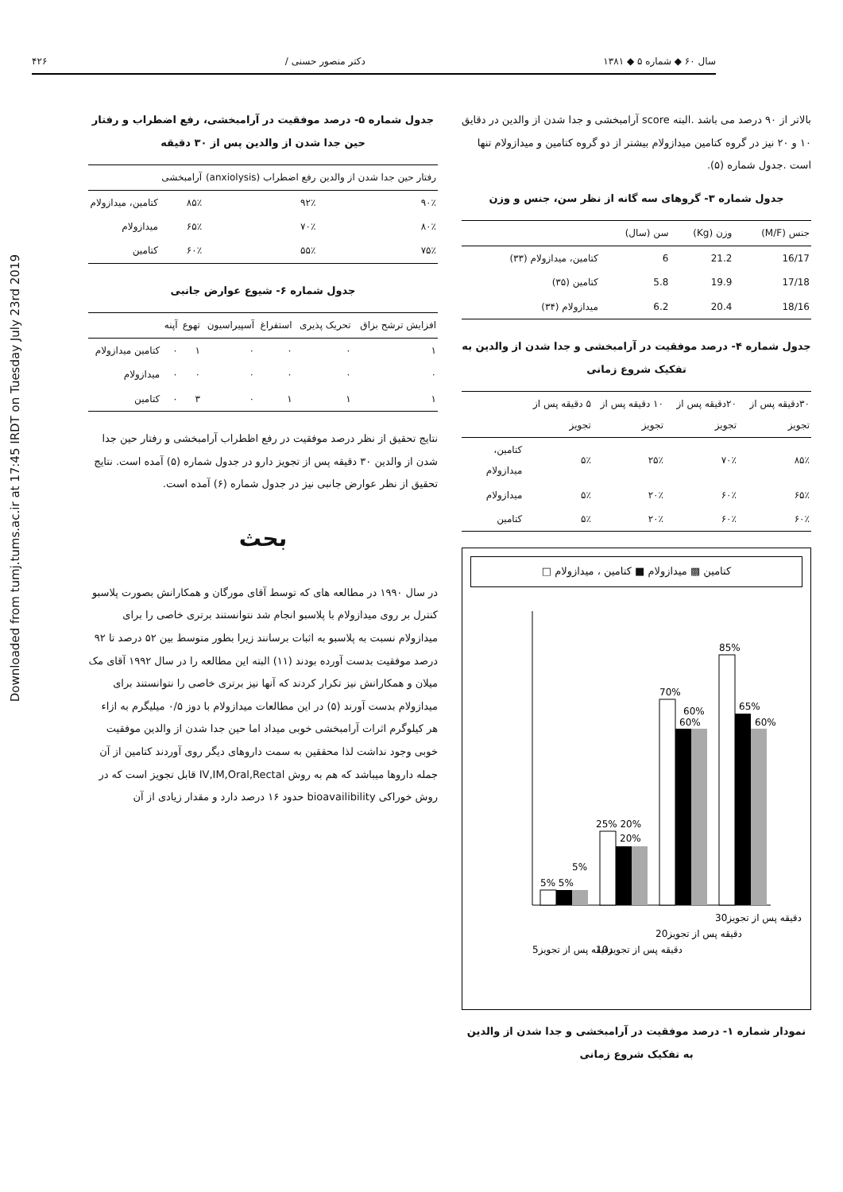سال ۶۰ ◆ شماره ۵ ◆ ۱۳۸۱ دکتر منصور حسنی / ۴۲۶
بالاتر از ۹۰ درصد می باشد .البته score آرامبخشی و جدا شدن از والدین در دقایق ۱۰ و ۲۰ نیز در گروه کتامین میدازولام بیشتر از دو گروه کتامین و میدازولام تنها است .جدول شماره (۵).
جدول شماره ۳- گروهای سه گانه از نظر سن، جنس و وزن
| جنس (M/F) | وزن (Kg) | سن (سال) | |
| --- | --- | --- | --- |
| 16/17 | 21.2 | 6 | کتامین، میدازولام (۳۳) |
| 17/18 | 19.9 | 5.8 | کتامین (۳۵) |
| 18/16 | 20.4 | 6.2 | میدازولام (۳۴) |
جدول شماره ۴- درصد موفقیت در آرامبخشی و جدا شدن از والدین به تفکیک شروع زمانی
| ۳۰دقیقه پس از تجویز | ۲۰دقیقه پس از تجویز | ۱۰ دقیقه پس از تجویز | ۵ دقیقه پس از تجویز | |
| --- | --- | --- | --- | --- |
| ۸۵٪ | ۷۰٪ | ۲۵٪ | ۵٪ | کتامین، میدازولام |
| ۶۵٪ | ۶۰٪ | ۲۰٪ | ۵٪ | میدازولام |
| ۶۰٪ | ۶۰٪ | ۲۰٪ | ۵٪ | کتامین |
کتامین ▩ میدازولام ■ کتامین ، میدازولام □
5% 5%
5%
25% 20%
20%
70%
60%
60%
85%
65%
60%
5دقیقه پس از تجویز
10دقیقه پس از تجویز
20دقیقه پس از تجویز
30دقیقه پس از تجویز
نمودار شماره ۱- درصد موفقیت در آرامبخشی و جدا شدن از والدین به تفکیک شروع زمانی
جدول شماره ۵- درصد موفقیت در آرامبخشی، رفع اضطراب و رفتار حین جدا شدن از والدین پس از ۳۰ دقیقه
| رفتار حین جدا شدن از والدین | رفع اضطراب (anxiolysis) | آرامبخشی | |
| --- | --- | --- | --- |
| ۹۰٪ | ۹۲٪ | ۸۵٪ | کتامین، میدازولام |
| ۸۰٪ | ۷۰٪ | ۶۵٪ | میدازولام |
| ۷۵٪ | ۵۵٪ | ۶۰٪ | کتامین |
جدول شماره ۶- شیوع عوارض جانبی
| افزایش ترشح بزاق | تحریک پذیری | استفراغ | آسپیراسیون | تهوع | آپنه | |
| --- | --- | --- | --- | --- | --- | --- |
| ۱ | ۰ | ۰ | ۰ | ۱ | ۰ | کتامین میدازولام |
| ۰ | ۰ | ۰ | ۰ | ۰ | ۰ | میدازولام |
| ۱ | ۱ | ۱ | ۰ | ۳ | ۰ | کتامین |
نتایج تحقیق از نظر درصد موفقیت در رفع اظطراب آرامبخشی و رفتار حین جدا شدن از والدین ۳۰ دقیقه پس از تجویز دارو در جدول شماره (۵) آمده است. نتایج تحقیق از نظر عوارض جانبی نیز در جدول شماره (۶) آمده است.
بحث
در سال ۱۹۹۰ در مطالعه های که توسط آقای مورگان و همکارانش بصورت پلاسبو کنترل بر روی میدازولام با پلاسبو انجام شد نتوانستند برتری خاصی را برای میدازولام نسبت به پلاسبو به اثبات برسانند زیرا بطور متوسط بین ۵۲ درصد تا ۹۲ درصد موفقیت بدست آورده بودند (۱۱) البته این مطالعه را در سال ۱۹۹۲ آقای مک میلان و همکارانش نیز تکرار کردند که آنها نیز برتری خاصی را نتوانستند برای میدازولام بدست آورند (۵) در این مطالعات میدازولام با دوز ۰/۵ میلیگرم به ازاء هر کیلوگرم اثرات آرامبخشی خوبی میداد اما حین جدا شدن از والدین موفقیت خوبی وجود نداشت لذا محققین به سمت داروهای دیگر روی آوردند کتامین از آن جمله داروها میباشد که هم به روش IV,IM,Oral,Rectal قابل تجویز است که در روش خوراکی bioavailibility حدود ۱۶ درصد دارد و مقدار زیادی از آن
Downloaded from tumj.tums.ac.ir at 17:45 IRDT on Tuesday July 23rd 2019